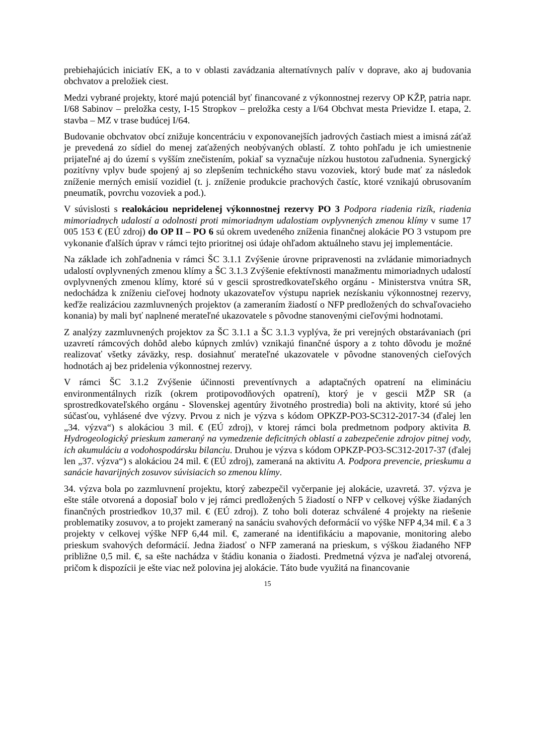prebiehajúcich iniciatív EK, a to v oblasti zavádzania alternatívnych palív v doprave, ako aj budovania obchvatov a preložiek ciest.
Medzi vybrané projekty, ktoré majú potenciál byť financované z výkonnostnej rezervy OP KŽP, patria napr. I/68 Sabinov – preložka cesty, I-15 Stropkov – preložka cesty a I/64 Obchvat mesta Prievidze I. etapa, 2. stavba – MZ v trase budúcej I/64.
Budovanie obchvatov obcí znižuje koncentráciu v exponovanejších jadrových častiach miest a imisná záťaž je prevedená zo sídiel do menej zaťažených neobývaných oblastí. Z tohto pohľadu je ich umiestnenie prijateľné aj do území s vyšším znečistením, pokiaľ sa vyznačuje nízkou hustotou zaľudnenia. Synergický pozitívny vplyv bude spojený aj so zlepšením technického stavu vozoviek, ktorý bude mať za následok zníženie merných emisií vozidiel (t. j. zníženie produkcie prachových častíc, ktoré vznikajú obrusovaním pneumatík, povrchu vozoviek a pod.).
V súvislosti s realokáciou nepridelenej výkonnostnej rezervy PO 3 Podpora riadenia rizík, riadenia mimoriadnych udalostí a odolnosti proti mimoriadnym udalostiam ovplyvnených zmenou klímy v sume 17 005 153 € (EÚ zdroj) do OP II – PO 6 sú okrem uvedeného zníženia finančnej alokácie PO 3 vstupom pre vykonanie ďalších úprav v rámci tejto prioritnej osi údaje ohľadom aktuálneho stavu jej implementácie.
Na základe ich zohľadnenia v rámci ŠC 3.1.1 Zvýšenie úrovne pripravenosti na zvládanie mimoriadnych udalostí ovplyvnených zmenou klímy a ŠC 3.1.3 Zvýšenie efektívnosti manažmentu mimoriadnych udalostí ovplyvnených zmenou klímy, ktoré sú v gescii sprostredkovateľského orgánu - Ministerstva vnútra SR, nedochádza k zníženiu cieľovej hodnoty ukazovateľov výstupu napriek nezískaniu výkonnostnej rezervy, keďže realizáciou zazmluvnených projektov (a zameraním žiadostí o NFP predložených do schvaľovacieho konania) by mali byť naplnené merateľné ukazovatele s pôvodne stanovenými cieľovými hodnotami.
Z analýzy zazmluvnených projektov za ŠC 3.1.1 a ŠC 3.1.3 vyplýva, že pri verejných obstarávaniach (pri uzavretí rámcových dohôd alebo kúpnych zmlúv) vznikajú finančné úspory a z tohto dôvodu je možné realizovať všetky záväzky, resp. dosiahnuť merateľné ukazovatele v pôvodne stanovených cieľových hodnotách aj bez pridelenia výkonnostnej rezervy.
V rámci ŠC 3.1.2 Zvýšenie účinnosti preventívnych a adaptačných opatrení na elimináciu environmentálnych rizík (okrem protipovodňových opatrení), ktorý je v gescii MŽP SR (a sprostredkovateľského orgánu - Slovenskej agentúry životného prostredia) boli na aktivity, ktoré sú jeho súčasťou, vyhlásené dve výzvy. Prvou z nich je výzva s kódom OPKZP-PO3-SC312-2017-34 (ďalej len „34. výzva“) s alokáciou 3 mil. € (EÚ zdroj), v ktorej rámci bola predmetnom podpory aktivita B. Hydrogeologický prieskum zameraný na vymedzenie deficitných oblastí a zabezpečenie zdrojov pitnej vody, ich akumuláciu a vodohospodársku bilanciu. Druhou je výzva s kódom OPKZP-PO3-SC312-2017-37 (ďalej len „37. výzva“) s alokáciou 24 mil. € (EÚ zdroj), zameraná na aktivitu A. Podpora prevencie, prieskumu a sanácie havarijných zosuvov súvisiacich so zmenou klímy.
34. výzva bola po zazmluvnení projektu, ktorý zabezpečil vyčerpanie jej alokácie, uzavretá. 37. výzva je ešte stále otvorená a doposiaľ bolo v jej rámci predložených 5 žiadostí o NFP v celkovej výške žiadaných finančných prostriedkov 10,37 mil. € (EÚ zdroj). Z toho boli doteraz schválené 4 projekty na riešenie problematiky zosuvov, a to projekt zameraný na sanáciu svahových deformácií vo výške NFP 4,34 mil. € a 3 projekty v celkovej výške NFP 6,44 mil. €, zamerané na identifikáciu a mapovanie, monitoring alebo prieskum svahových deformácií. Jedna žiadosť o NFP zameraná na prieskum, s výškou žiadaného NFP približne 0,5 mil. €, sa ešte nachádza v štádiu konania o žiadosti. Predmetná výzva je naďalej otvorená, pričom k dispozícii je ešte viac než polovina jej alokácie. Táto bude využitá na financovanie
15